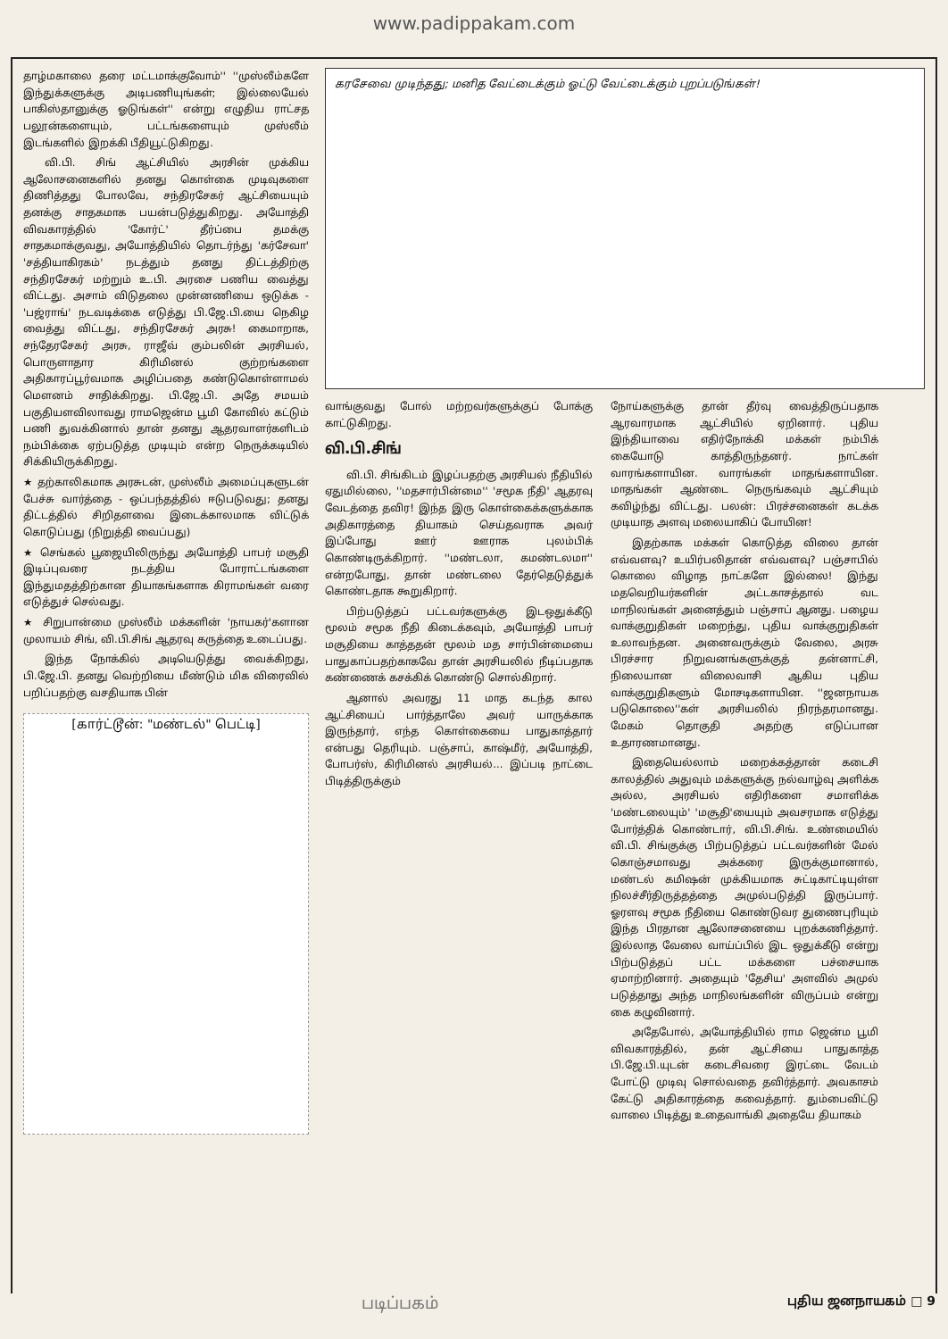www.padippakam.com
தாழ்மகாலை தரை மட்டமாக்குவோம்'' ''முஸ்லீம்களே இந்துக்களுக்கு அடிபணியுங்கள்; இல்லையேல் பாகிஸ்தானுக்கு ஓடுங்கள்'' என்று எழுதிய ராட்சத பலூன்களையும், பட்டங்களையும் முஸ்லீம் இடங்களில் இறக்கி பீதியூட்டுகிறது.
வி.பி. சிங் ஆட்சியில் அரசின் முக்கிய ஆலோசனைகளில் தனது கொள்கை முடிவுகளை திணித்தது போலவே, சந்திரசேகர் ஆட்சியையும் தனக்கு சாதகமாக பயன்படுத்துகிறது. அயோத்தி விவகாரத்தில் 'கோர்ட்' தீர்ப்பை தமக்கு சாதகமாக்குவது, அயோத்தியில் தொடர்ந்து 'கர்சேவா' 'சத்தியாகிரகம்' நடத்தும் தனது திட்டத்திற்கு சந்திரசேகர் மற்றும் உ.பி. அரசை பணிய வைத்து விட்டது. அசாம் விடுதலை முன்னணியை ஒடுக்க - 'பஜ்ராங்' நடவடிக்கை எடுத்து பி.ஜே.பி.யை நெகிழ வைத்து விட்டது, சந்திரசேகர் அரசு! கைமாறாக, சந்தேரசேகர் அரசு, ராஜீவ் கும்பலின் அரசியல், பொருளாதார கிரிமினல் குற்றங்களை அதிகாரப்பூர்வமாக அழிப்பதை கண்டுகொள்ளாமல் மௌனம் சாதிக்கிறது. பி.ஜே.பி. அதே சமயம் பகுதியளவிலாவது ராமஜென்ம பூமி கோவில் கட்டும் பணி துவக்கினால் தான் தனது ஆதரவாளர்களிடம் நம்பிக்கை ஏற்படுத்த முடியும் என்ற நெருக்கடியில் சிக்கியிருக்கிறது.
★ தற்காலிகமாக அரசுடன், முஸ்லீம் அமைப்புகளுடன் பேச்சு வார்த்தை - ஒப்பந்தத்தில் ஈடுபடுவது; தனது திட்டத்தில் சிறிதளவை இடைக்காலமாக விட்டுக் கொடுப்பது (நிறுத்தி வைப்பது)
★ செங்கல் பூஜையிலிருந்து அயோத்தி பாபர் மசூதி இடிப்புவரை நடத்திய போராட்டங்களை இந்துமதத்திற்கான தியாகங்களாக கிராமங்கள் வரை எடுத்துச் செல்வது.
★ சிறுபான்மை முஸ்லீம் மக்களின் 'நாயகர்'களான முலாயம் சிங், வி.பி.சிங் ஆதரவு கருத்தை உடைப்பது.
இந்த நோக்கில் அடியெடுத்து வைக்கிறது, பி.ஜே.பி. தனது வெற்றியை மீண்டும் மிக விரைவில் பறிப்பதற்கு வசதியாக பின்
[கார்ட்டூன்: "மண்டல்" பெட்டி]
கரசேவை முடிந்தது; மனித வேட்டைக்கும் ஓட்டு வேட்டைக்கும் புறப்படுங்கள்!
வாங்குவது போல் மற்றவர்களுக்குப் போக்கு காட்டுகிறது.
வி.பி.சிங்
வி.பி. சிங்கிடம் இழப்பதற்கு அரசியல் நீதியில் ஏதுமில்லை, ''மதசார்பின்மை'' 'சமூக நீதி' ஆதரவு வேடத்தை தவிர! இந்த இரு கொள்கைக்களுக்காக அதிகாரத்தை தியாகம் செய்தவராக அவர் இப்போது ஊர் ஊராக புலம்பிக் கொண்டிருக்கிறார். ''மண்டலா, கமண்டலமா'' என்றபோது, தான் மண்டலை தேர்தெடுத்துக் கொண்டதாக கூறுகிறார்.
பிற்படுத்தப் பட்டவர்களுக்கு இடஒதுக்கீடு மூலம் சமூக நீதி கிடைக்கவும், அயோத்தி பாபர் மசூதியை காத்ததன் மூலம் மத சார்பின்மையை பாதுகாப்பதற்காகவே தான் அரசியலில் நீடிப்பதாக கண்ணைக் கசக்கிக் கொண்டு சொல்கிறார்.
ஆனால் அவரது 11 மாத கடந்த கால ஆட்சியைப் பார்த்தாலே அவர் யாருக்காக இருந்தார், எந்த கொள்கையை பாதுகாத்தார் என்பது தெரியும். பஞ்சாப், காஷ்மீர், அயோத்தி, போபர்ஸ், கிரிமினல் அரசியல்... இப்படி நாட்டை பிடித்திருக்கும்
நோய்களுக்கு தான் தீர்வு வைத்திருப்பதாக ஆரவாரமாக ஆட்சியில் ஏறினார். புதிய இந்தியாவை எதிர்நோக்கி மக்கள் நம்பிக் கையோடு காத்திருந்தனர். நாட்கள் வாரங்களாயின. வாரங்கள் மாதங்களாயின. மாதங்கள் ஆண்டை நெருங்கவும் ஆட்சியும் கவிழ்ந்து விட்டது. பலன்: பிரச்சனைகள் கடக்க முடியாத அளவு மலையாகிப் போயின!
இதற்காக மக்கள் கொடுத்த விலை தான் எவ்வளவு? உயிர்பலிதான் எவ்வளவு? பஞ்சாபில் கொலை விழாத நாட்களே இல்லை! இந்து மதவெறியர்களின் அட்டகாசத்தால் வட மாநிலங்கள் அனைத்தும் பஞ்சாப் ஆனது. பழைய வாக்குறுதிகள் மறைந்து, புதிய வாக்குறுதிகள் உலாவந்தன. அனைவருக்கும் வேலை, அரசு பிரச்சார நிறுவனங்களுக்குத் தன்னாட்சி, நிலையான விலைவாசி ஆகிய புதிய வாக்குறுதிகளும் மோசடிகளாயின. ''ஜனநாயக படுகொலை''கள் அரசியலில் நிரந்தரமானது. மேகம் தொகுதி அதற்கு எடுப்பான உதாரணமானது.
இதையெல்லாம் மறைக்கத்தான் கடைசி காலத்தில் அதுவும் மக்களுக்கு நல்வாழ்வு அளிக்க அல்ல, அரசியல் எதிரிகளை சமாளிக்க 'மண்டலையும்' 'மசூதி'யையும் அவசரமாக எடுத்து போர்த்திக் கொண்டார், வி.பி.சிங். உண்மையில் வி.பி. சிங்குக்கு பிற்படுத்தப் பட்டவர்களின் மேல் கொஞ்சமாவது அக்கரை இருக்குமானால், மண்டல் கமிஷன் முக்கியமாக சுட்டிகாட்டியுள்ள நிலச்சீர்திருத்தத்தை அமுல்படுத்தி இருப்பார். ஓரளவு சமூக நீதியை கொண்டுவர துணைபுரியும் இந்த பிரதான ஆலோசனையை புறக்கணித்தார். இல்லாத வேலை வாய்ப்பில் இட ஒதுக்கீடு என்று பிற்படுத்தப் பட்ட மக்களை பச்சையாக ஏமாற்றினார். அதையும் 'தேசிய' அளவில் அமுல் படுத்தாது அந்த மாநிலங்களின் விருப்பம் என்று கை கழுவினார்.
அதேபோல், அயோத்தியில் ராம ஜென்ம பூமி விவகாரத்தில், தன் ஆட்சியை பாதுகாத்த பி.ஜே.பி.யுடன் கடைசிவரை இரட்டை வேடம் போட்டு முடிவு சொல்வதை தவிர்த்தார். அவகாசம் கேட்டு அதிகாரத்தை கவைத்தார். தும்பைவிட்டு வாலை பிடித்து உதைவாங்கி அதையே தியாகம்
படிப்பகம் புதிய ஜனநாயகம் □ 9